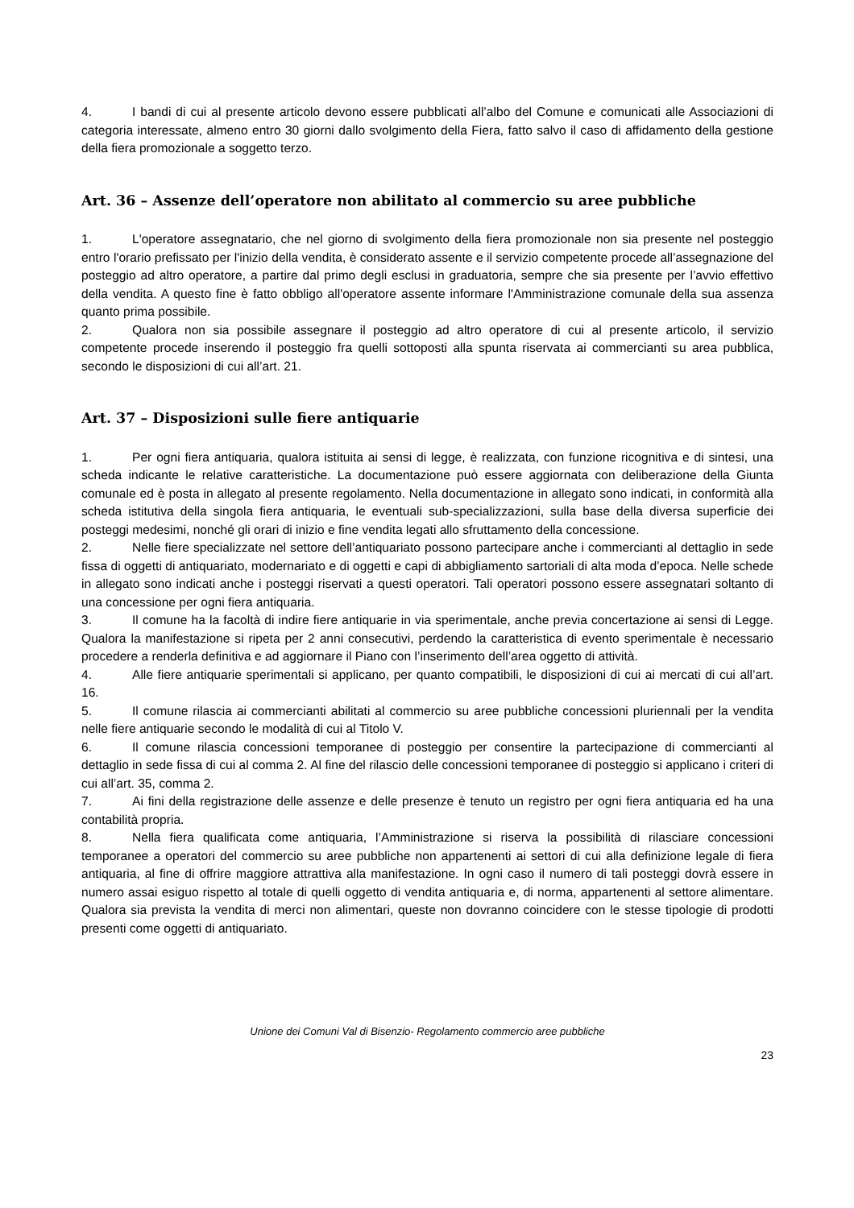4. I bandi di cui al presente articolo devono essere pubblicati all’albo del Comune e comunicati alle Associazioni di categoria interessate, almeno entro 30 giorni dallo svolgimento della Fiera, fatto salvo il caso di affidamento della gestione della fiera promozionale a soggetto terzo.
Art. 36 – Assenze dell’operatore non abilitato al commercio su aree pubbliche
1. L'operatore assegnatario, che nel giorno di svolgimento della fiera promozionale non sia presente nel posteggio entro l'orario prefissato per l'inizio della vendita, è considerato assente e il servizio competente procede all’assegnazione del posteggio ad altro operatore, a partire dal primo degli esclusi in graduatoria, sempre che sia presente per l’avvio effettivo della vendita. A questo fine è fatto obbligo all'operatore assente informare l'Amministrazione comunale della sua assenza quanto prima possibile.
2. Qualora non sia possibile assegnare il posteggio ad altro operatore di cui al presente articolo, il servizio competente procede inserendo il posteggio fra quelli sottoposti alla spunta riservata ai commercianti su area pubblica, secondo le disposizioni di cui all’art. 21.
Art. 37 – Disposizioni sulle fiere antiquarie
1. Per ogni fiera antiquaria, qualora istituita ai sensi di legge, è realizzata, con funzione ricognitiva e di sintesi, una scheda indicante le relative caratteristiche. La documentazione può essere aggiornata con deliberazione della Giunta comunale ed è posta in allegato al presente regolamento. Nella documentazione in allegato sono indicati, in conformità alla scheda istitutiva della singola fiera antiquaria, le eventuali sub-specializzazioni, sulla base della diversa superficie dei posteggi medesimi, nonché gli orari di inizio e fine vendita legati allo sfruttamento della concessione.
2. Nelle fiere specializzate nel settore dell’antiquariato possono partecipare anche i commercianti al dettaglio in sede fissa di oggetti di antiquariato, modernariato e di oggetti e capi di abbigliamento sartoriali di alta moda d’epoca. Nelle schede in allegato sono indicati anche i posteggi riservati a questi operatori. Tali operatori possono essere assegnatari soltanto di una concessione per ogni fiera antiquaria.
3. Il comune ha la facoltà di indire fiere antiquarie in via sperimentale, anche previa concertazione ai sensi di Legge. Qualora la manifestazione si ripeta per 2 anni consecutivi, perdendo la caratteristica di evento sperimentale è necessario procedere a renderla definitiva e ad aggiornare il Piano con l’inserimento dell’area oggetto di attività.
4. Alle fiere antiquarie sperimentali si applicano, per quanto compatibili, le disposizioni di cui ai mercati di cui all’art. 16.
5. Il comune rilascia ai commercianti abilitati al commercio su aree pubbliche concessioni pluriennali per la vendita nelle fiere antiquarie secondo le modalità di cui al Titolo V.
6. Il comune rilascia concessioni temporanee di posteggio per consentire la partecipazione di commercianti al dettaglio in sede fissa di cui al comma 2. Al fine del rilascio delle concessioni temporanee di posteggio si applicano i criteri di cui all’art. 35, comma 2.
7. Ai fini della registrazione delle assenze e delle presenze è tenuto un registro per ogni fiera antiquaria ed ha una contabilità propria.
8. Nella fiera qualificata come antiquaria, l’Amministrazione si riserva la possibilità di rilasciare concessioni temporanee a operatori del commercio su aree pubbliche non appartenenti ai settori di cui alla definizione legale di fiera antiquaria, al fine di offrire maggiore attrattiva alla manifestazione. In ogni caso il numero di tali posteggi dovrà essere in numero assai esiguo rispetto al totale di quelli oggetto di vendita antiquaria e, di norma, appartenenti al settore alimentare. Qualora sia prevista la vendita di merci non alimentari, queste non dovranno coincidere con le stesse tipologie di prodotti presenti come oggetti di antiquariato.
Unione dei Comuni Val di Bisenzio- Regolamento commercio aree pubbliche
23